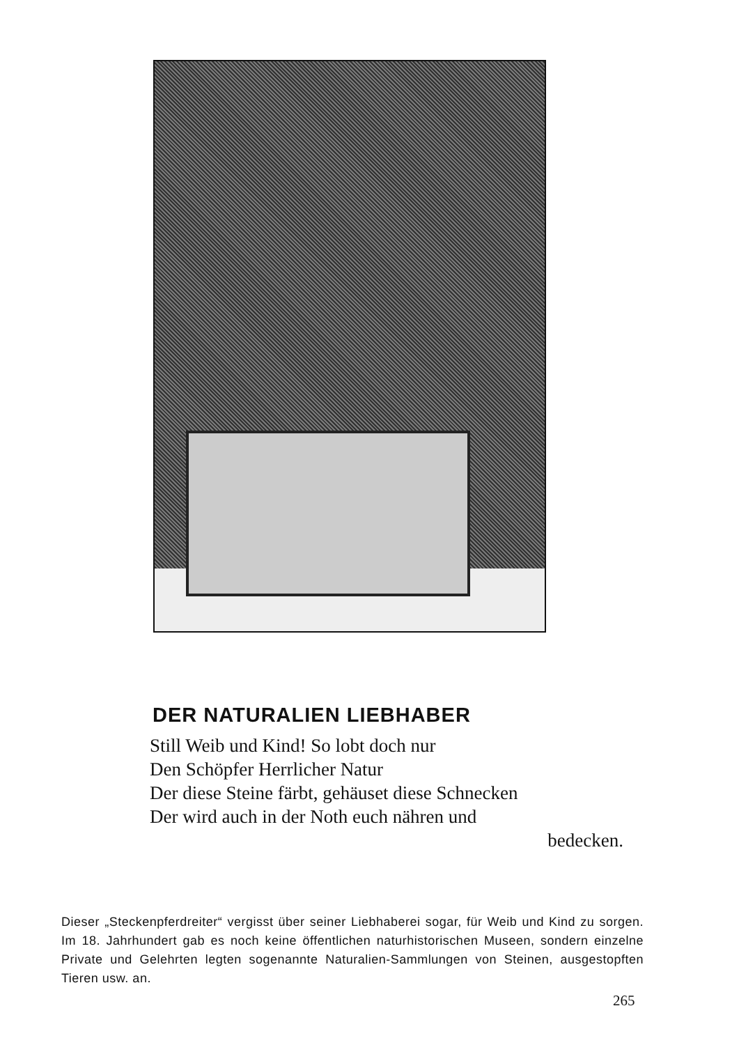DER NATURALIEN LIEBHABER
Still Weib und Kind! So lobt doch nur
Den Schöpfer Herrlicher Natur
Der diese Steine färbt, gehäuset diese Schnecken
Der wird auch in der Noth euch nähren und
bedecken.
Dieser „Steckenpferdreiter“ vergisst über seiner Liebhaberei sogar, für Weib und Kind zu sorgen. Im 18. Jahrhundert gab es noch keine öffentlichen naturhistorischen Museen, sondern einzelne Private und Gelehrten legten sogenannte Naturalien-Sammlungen von Steinen, ausgestopften Tieren usw. an.
265